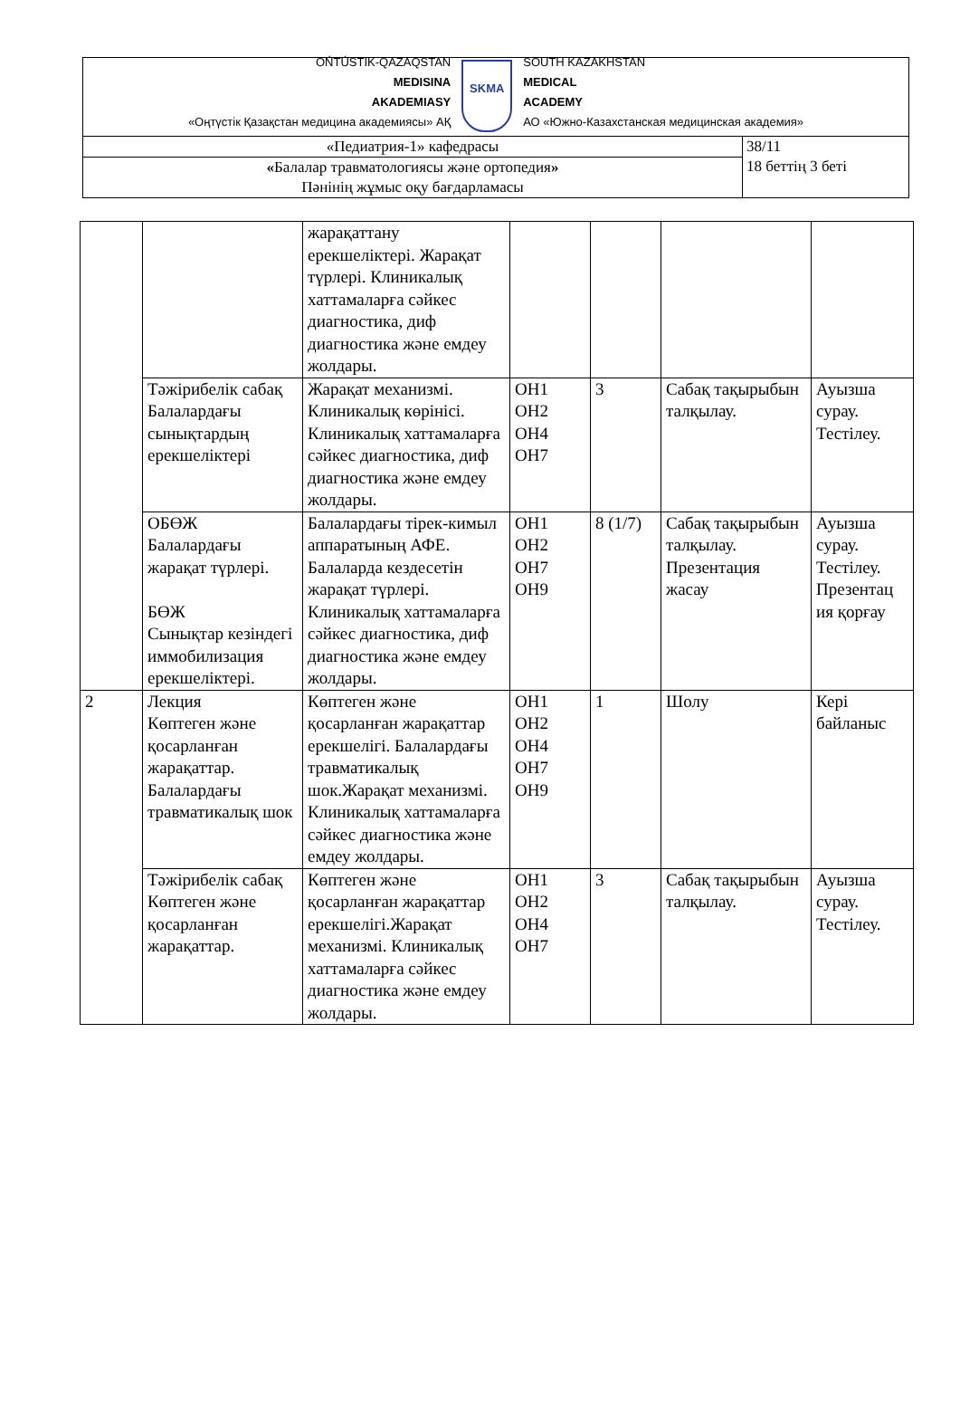| OŃTÚSTIK-QAZAQSTAN MEDISINA AKADEMIASY «Оңтүстік Қазақстан медицина академиясы» АҚ SKMA SOUTH KAZAKHSTAN MEDICAL ACADEMY АО «Южно-Казахстанская медицинская академия» | |
| «Педиатрия-1» кафедрасы | 38/11 18 беттің 3 беті |
| « Балалар травматологиясы және ортопедия » Пәнінің жұмыс оқу бағдарламасы | |
| | | жарақаттану ерекшеліктері. Жарақат түрлері. Клиникалық хаттамаларға сәйкес диагностика, диф диагностика және емдеу жолдары. | | | | |
| | Тәжірибелік сабақ Балалардағы сынықтардың ерекшеліктері | Жарақат механизмі. Клиникалық көрінісі. Клиникалық хаттамаларға сәйкес диагностика, диф диагностика және емдеу жолдары. | ОН1 ОН2 ОН4 ОН7 | 3 | Сабақ тақырыбын талқылау. | Ауызша сурау. Тестілеу. |
| | ОБӨЖ Балалардағы жарақат түрлері. БӨЖ Сынықтар кезіндегі иммобилизация ерекшеліктері. | Балалардағы тірек-кимыл аппаратының АФЕ. Балаларда кездесетін жарақат түрлері. Клиникалық хаттамаларға сәйкес диагностика, диф диагностика және емдеу жолдары. | ОН1 ОН2 ОН7 ОН9 | 8 (1/7) | Сабақ тақырыбын талқылау. Презентация жасау | Ауызша сурау. Тестілеу. Презентац ия қорғау |
| 2 | Лекция Көптеген және қосарланған жарақаттар. Балалардағы травматикалық шок | Көптеген және қосарланған жарақаттар ерекшелігі. Балалардағы травматикалық шок.Жарақат механизмі. Клиникалық хаттамаларға сәйкес диагностика және емдеу жолдары. | ОН1 ОН2 ОН4 ОН7 ОН9 | 1 | Шолу | Кері байланыс |
| | Тәжірибелік сабақ Көптеген және қосарланған жарақаттар. | Көптеген және қосарланған жарақаттар ерекшелігі.Жарақат механизмі. Клиникалық хаттамаларға сәйкес диагностика және емдеу жолдары. | ОН1 ОН2 ОН4 ОН7 | 3 | Сабақ тақырыбын талқылау. | Ауызша сурау. Тестілеу. |